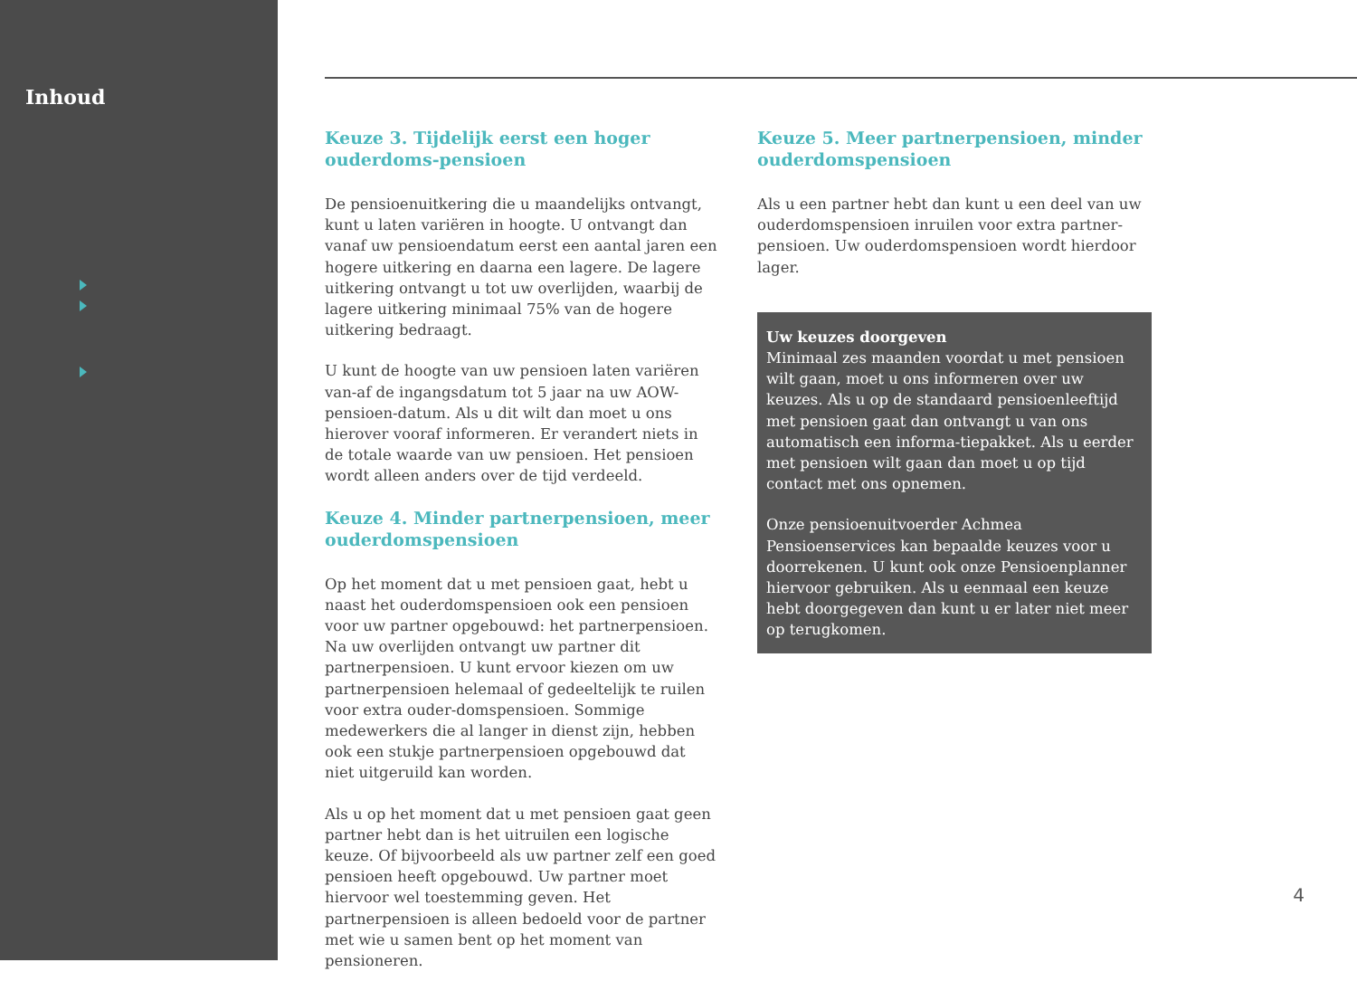Inhoud
Keuze 3. Tijdelijk eerst een hoger ouderdoms-pensioen
De pensioenuitkering die u maandelijks ontvangt, kunt u laten variëren in hoogte. U ontvangt dan vanaf uw pensioendatum eerst een aantal jaren een hogere uitkering en daarna een lagere. De lagere uitkering ontvangt u tot uw overlijden, waarbij de lagere uitkering minimaal 75% van de hogere uitkering bedraagt.
U kunt de hoogte van uw pensioen laten variëren van-af de ingangsdatum tot 5 jaar na uw AOW-pensioen-datum. Als u dit wilt dan moet u ons hierover vooraf informeren. Er verandert niets in de totale waarde van uw pensioen. Het pensioen wordt alleen anders over de tijd verdeeld.
Keuze 4. Minder partnerpensioen, meer ouderdomspensioen
Op het moment dat u met pensioen gaat, hebt u naast het ouderdomspensioen ook een pensioen voor uw partner opgebouwd: het partnerpensioen. Na uw overlijden ontvangt uw partner dit partnerpensioen. U kunt ervoor kiezen om uw partnerpensioen helemaal of gedeeltelijk te ruilen voor extra ouder-domspensioen. Sommige medewerkers die al langer in dienst zijn, hebben ook een stukje partnerpensioen opgebouwd dat niet uitgeruild kan worden.
Als u op het moment dat u met pensioen gaat geen partner hebt dan is het uitruilen een logische keuze. Of bijvoorbeeld als uw partner zelf een goed pensioen heeft opgebouwd. Uw partner moet hiervoor wel toestemming geven. Het partnerpensioen is alleen bedoeld voor de partner met wie u samen bent op het moment van pensioneren.
Keuze 5. Meer partnerpensioen, minder ouderdomspensioen
Als u een partner hebt dan kunt u een deel van uw ouderdomspensioen inruilen voor extra partner-pensioen. Uw ouderdomspensioen wordt hierdoor lager.
Uw keuzes doorgeven
Minimaal zes maanden voordat u met pensioen wilt gaan, moet u ons informeren over uw keuzes. Als u op de standaard pensioenleeftijd met pensioen gaat dan ontvangt u van ons automatisch een informa-tiepakket. Als u eerder met pensioen wilt gaan dan moet u op tijd contact met ons opnemen.
Onze pensioenuitvoerder Achmea Pensioenservices kan bepaalde keuzes voor u doorrekenen. U kunt ook onze Pensioenplanner hiervoor gebruiken. Als u eenmaal een keuze hebt doorgegeven dan kunt u er later niet meer op terugkomen.
4